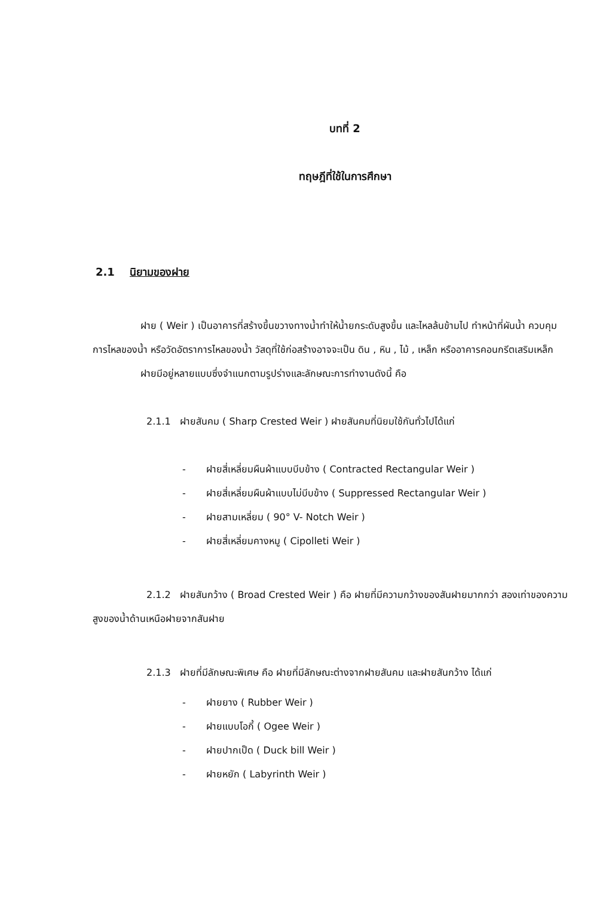บทที่ 2
ทฤษฎีที่ใช้ในการศึกษา
2.1 นิยามของฝาย
ฝาย ( Weir ) เป็นอาคารที่สร้างขึ้นขวางทางน้ำทำให้น้ำยกระดับสูงขึ้น และไหลล้นข้ามไป ทำหน้าที่ผันน้ำ ควบคุมการไหลของน้ำ หรือวัดอัตราการไหลของน้ำ วัสดุที่ใช้ก่อสร้างอาจจะเป็น ดิน , หิน , ไม้ , เหล็ก หรืออาคารคอนกรีตเสริมเหล็ก
ฝายมีอยู่หลายแบบซึ่งจำแนกตามรูปร่างและลักษณะการทำงานดังนี้ คือ
2.1.1 ฝายสันคม ( Sharp Crested Weir ) ฝายสันคมที่นิยมใช้กันทั่วไปได้แก่
- ฝายสี่เหลี่ยมผืนผ้าแบบบีบข้าง ( Contracted Rectangular Weir )
- ฝายสี่เหลี่ยมผืนผ้าแบบไม่บีบข้าง ( Suppressed Rectangular Weir )
- ฝายสามเหลี่ยม ( 90° V- Notch Weir )
- ฝายสี่เหลี่ยมคางหมู ( Cipolleti Weir )
2.1.2 ฝายสันกว้าง ( Broad Crested Weir ) คือ ฝายที่มีความกว้างของสันฝายมากกว่า สองเท่าของความสูงของน้ำด้านเหนือฝายจากสันฝาย
2.1.3 ฝายที่มีลักษณะพิเศษ คือ ฝายที่มีลักษณะต่างจากฝายสันคม และฝายสันกว้าง ได้แก่
- ฝายยาง ( Rubber Weir )
- ฝายแบบโอกี้ ( Ogee Weir )
- ฝายปากเป็ด ( Duck bill Weir )
- ฝายหยัก ( Labyrinth Weir )